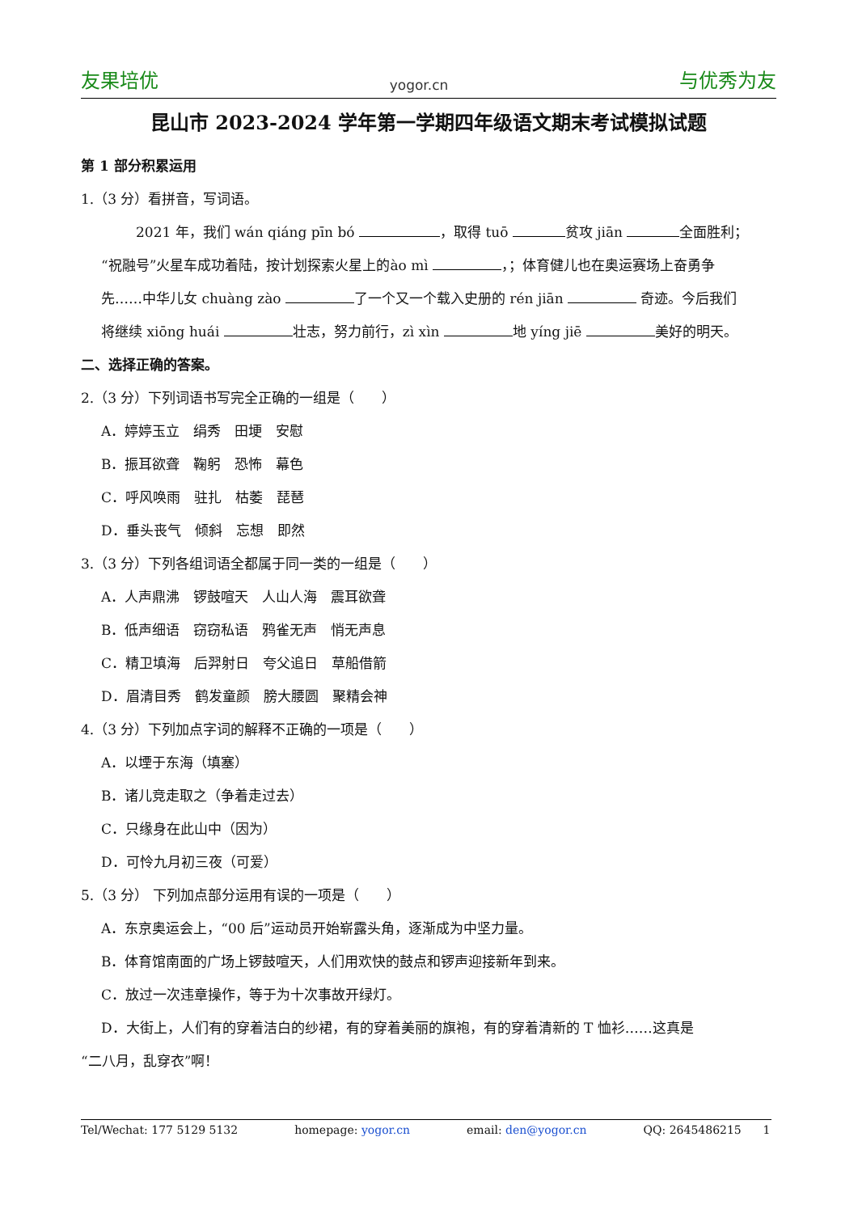友果培优 yogor.cn 与优秀为友
昆山市 2023-2024 学年第一学期四年级语文期末考试模拟试题
第 1 部分积累运用
1.（3 分）看拼音，写词语。
2021 年，我们 wán qiáng pīn bó ，取得 tuō 贫攻 jiān 全面胜利；
“祝融号”火星车成功着陆，按计划探索火星上的ào mì ，；体育健儿也在奥运赛场上奋勇争
先……中华儿女 chuàng zào 了一个又一个载入史册的 rén jiān 奇迹。今后我们
将继续 xiōng huái 壮志，努力前行，zì xìn 地 yíng jiē 美好的明天。
二、选择正确的答案。
2.（3 分）下列词语书写完全正确的一组是（　　）
A．婷婷玉立　绢秀　田埂　安慰
B．振耳欲聋　鞠躬　恐怖　幕色
C．呼风唤雨　驻扎　枯萎　琵琶
D．垂头丧气　倾斜　忘想　即然
3.（3 分）下列各组词语全都属于同一类的一组是（　　）
A．人声鼎沸　锣鼓喧天　人山人海　震耳欲聋
B．低声细语　窃窃私语　鸦雀无声　悄无声息
C．精卫填海　后羿射日　夸父追日　草船借箭
D．眉清目秀　鹤发童颜　膀大腰圆　聚精会神
4.（3 分）下列加点字词的解释不正确的一项是（　　）
A．以堙于东海（填塞）
B．诸儿竞走取之（争着走过去）
C．只缘身在此山中（因为）
D．可怜九月初三夜（可爱）
5.（3 分） 下列加点部分运用有误的一项是（　　）
A．东京奥运会上，“00 后”运动员开始崭露头角，逐渐成为中坚力量。
B．体育馆南面的广场上锣鼓喧天，人们用欢快的鼓点和锣声迎接新年到来。
C．放过一次违章操作，等于为十次事故开绿灯。
D．大街上，人们有的穿着洁白的纱裙，有的穿着美丽的旗袍，有的穿着清新的 T 恤衫……这真是
“二八月，乱穿衣”啊！
Tel/Wechat: 177 5129 5132 homepage: yogor.cn email: den@yogor.cn QQ: 2645486215 1